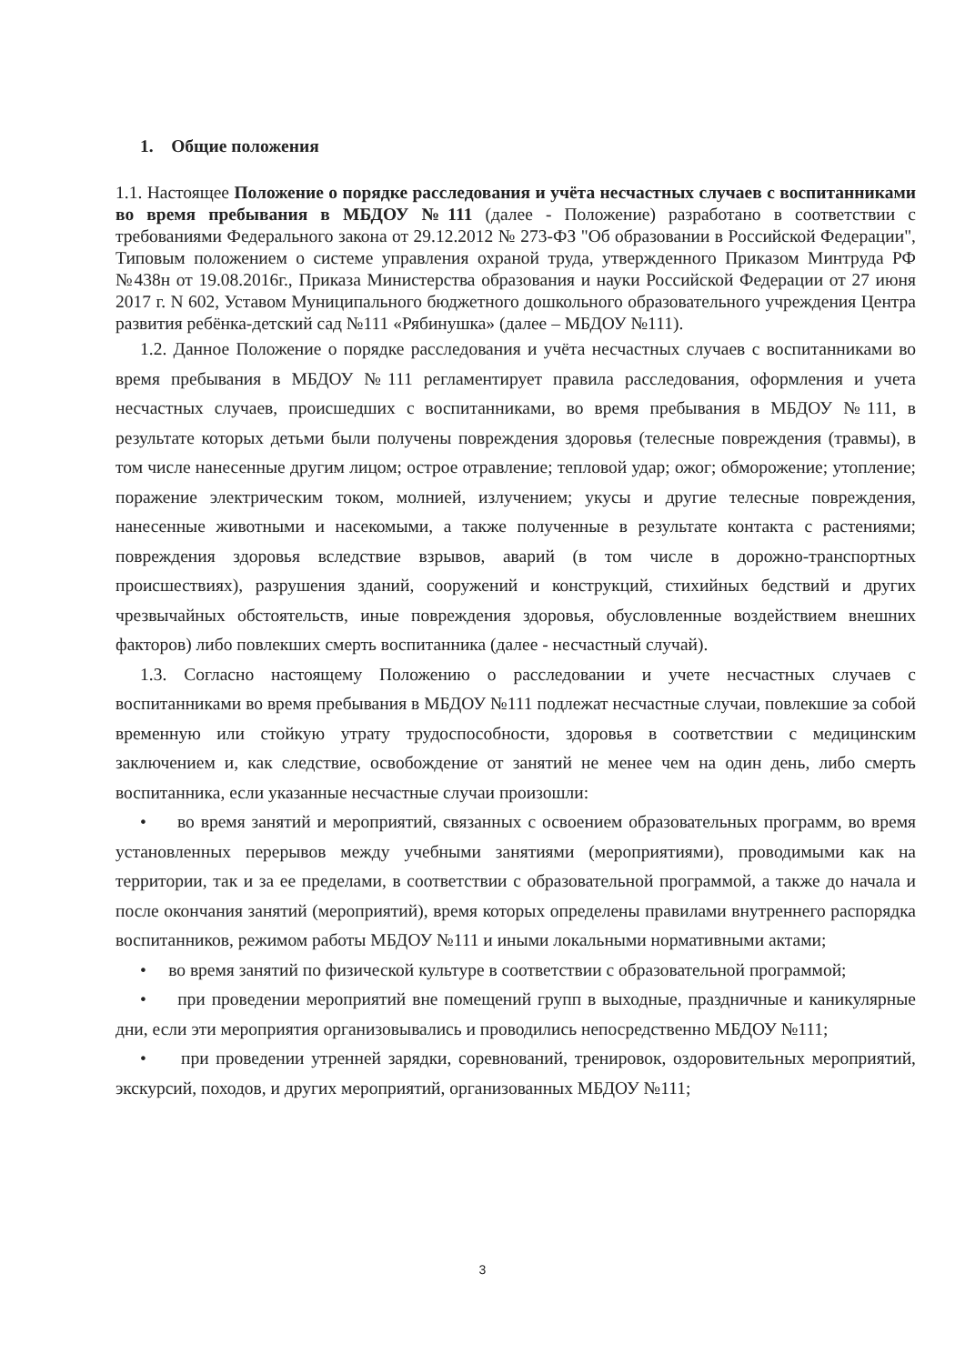1. Общие положения
1.1. Настоящее Положение о порядке расследования и учёта несчастных случаев с воспитанниками во время пребывания в МБДОУ №111 (далее - Положение) разработано в соответствии с требованиями Федерального закона от 29.12.2012 № 273-ФЗ "Об образовании в Российской Федерации", Типовым положением о системе управления охраной труда, утвержденного Приказом Минтруда РФ №438н от 19.08.2016г., Приказа Министерства образования и науки Российской Федерации от 27 июня 2017 г. N 602, Уставом Муниципального бюджетного дошкольного образовательного учреждения Центра развития ребёнка-детский сад №111 «Рябинушка» (далее – МБДОУ №111).
1.2. Данное Положение о порядке расследования и учёта несчастных случаев с воспитанниками во время пребывания в МБДОУ №111 регламентирует правила расследования, оформления и учета несчастных случаев, происшедших с воспитанниками, во время пребывания в МБДОУ №111, в результате которых детьми были получены повреждения здоровья (телесные повреждения (травмы), в том числе нанесенные другим лицом; острое отравление; тепловой удар; ожог; обморожение; утопление; поражение электрическим током, молнией, излучением; укусы и другие телесные повреждения, нанесенные животными и насекомыми, а также полученные в результате контакта с растениями; повреждения здоровья вследствие взрывов, аварий (в том числе в дорожно-транспортных происшествиях), разрушения зданий, сооружений и конструкций, стихийных бедствий и других чрезвычайных обстоятельств, иные повреждения здоровья, обусловленные воздействием внешних факторов) либо повлекших смерть воспитанника (далее - несчастный случай).
1.3. Согласно настоящему Положению о расследовании и учете несчастных случаев с воспитанниками во время пребывания в МБДОУ №111 подлежат несчастные случаи, повлекшие за собой временную или стойкую утрату трудоспособности, здоровья в соответствии с медицинским заключением и, как следствие, освобождение от занятий не менее чем на один день, либо смерть воспитанника, если указанные несчастные случаи произошли:
• во время занятий и мероприятий, связанных с освоением образовательных программ, во время установленных перерывов между учебными занятиями (мероприятиями), проводимыми как на территории, так и за ее пределами, в соответствии с образовательной программой, а также до начала и после окончания занятий (мероприятий), время которых определены правилами внутреннего распорядка воспитанников, режимом работы МБДОУ №111 и иными локальными нормативными актами;
• во время занятий по физической культуре в соответствии с образовательной программой;
• при проведении мероприятий вне помещений групп в выходные, праздничные и каникулярные дни, если эти мероприятия организовывались и проводились непосредственно МБДОУ №111;
• при проведении утренней зарядки, соревнований, тренировок, оздоровительных мероприятий, экскурсий, походов, и других мероприятий, организованных МБДОУ №111;
3